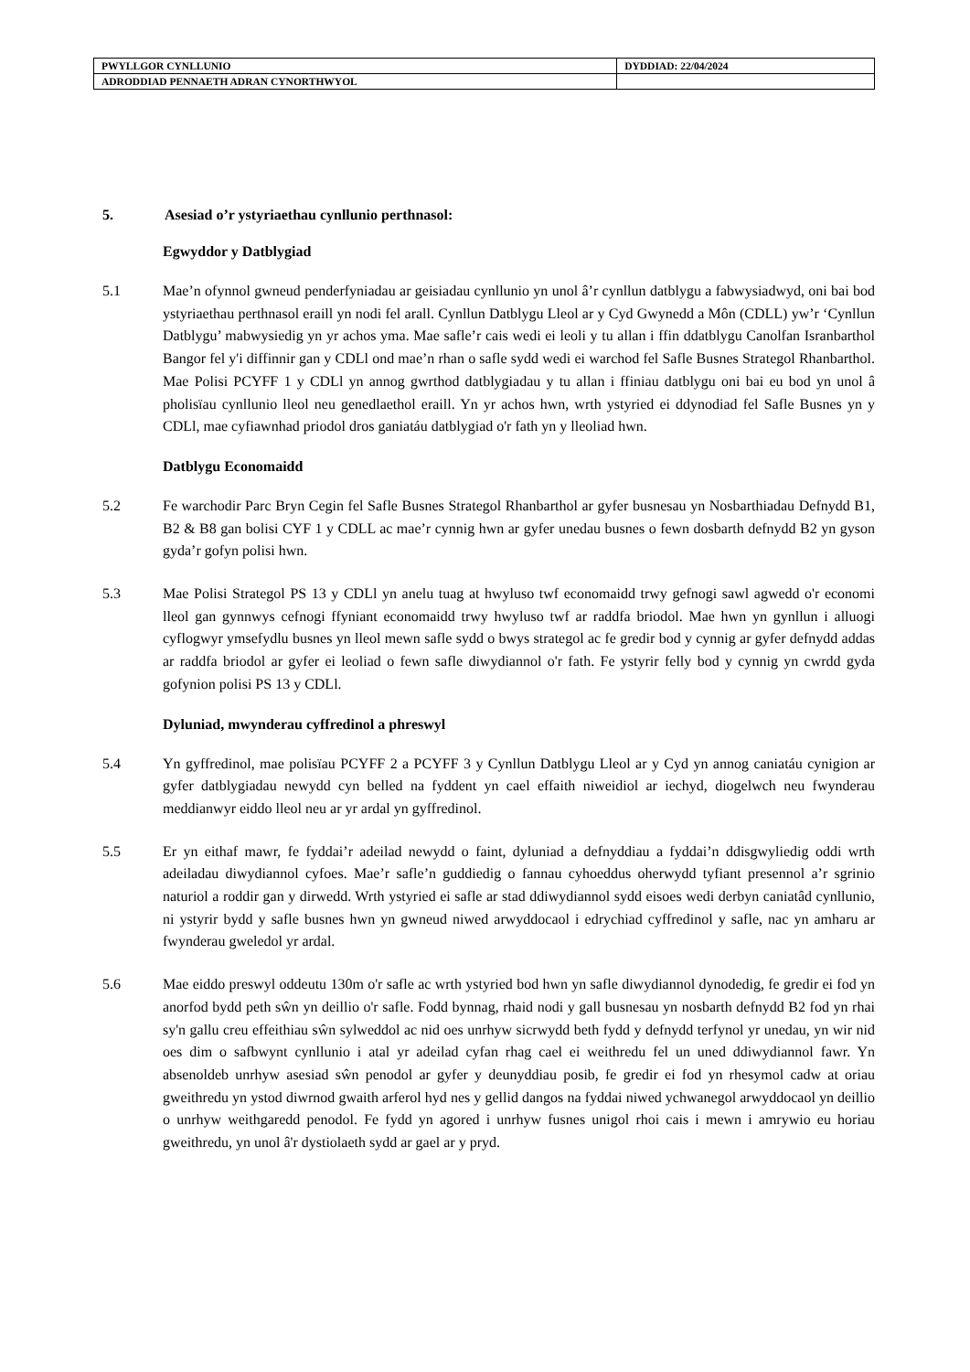| PWYLLGOR CYNLLUNIO | DYDDIAD: 22/04/2024 |
| ADRODDIAD PENNAETH ADRAN CYNORTHWYOL | |
5. Asesiad o’r ystyriaethau cynllunio perthnasol:
Egwyddor y Datblygiad
5.1 Mae’n ofynnol gwneud penderfyniadau ar geisiadau cynllunio yn unol â’r cynllun datblygu a fabwysiadwyd, oni bai bod ystyriaethau perthnasol eraill yn nodi fel arall. Cynllun Datblygu Lleol ar y Cyd Gwynedd a Môn (CDLL) yw’r ‘Cynllun Datblygu’ mabwysiedig yn yr achos yma. Mae safle’r cais wedi ei leoli y tu allan i ffin ddatblygu Canolfan Isranbarthol Bangor fel y'i diffinnir gan y CDLl ond mae’n rhan o safle sydd wedi ei warchod fel Safle Busnes Strategol Rhanbarthol. Mae Polisi PCYFF 1 y CDLl yn annog gwrthod datblygiadau y tu allan i ffiniau datblygu oni bai eu bod yn unol â pholisïau cynllunio lleol neu genedlaethol eraill. Yn yr achos hwn, wrth ystyried ei ddynodiad fel Safle Busnes yn y CDLl, mae cyfiawnhad priodol dros ganiatáu datblygiad o'r fath yn y lleoliad hwn.
Datblygu Economaidd
5.2 Fe warchodir Parc Bryn Cegin fel Safle Busnes Strategol Rhanbarthol ar gyfer busnesau yn Nosbarthiadau Defnydd B1, B2 & B8 gan bolisi CYF 1 y CDLL ac mae’r cynnig hwn ar gyfer unedau busnes o fewn dosbarth defnydd B2 yn gyson gyda’r gofyn polisi hwn.
5.3 Mae Polisi Strategol PS 13 y CDLl yn anelu tuag at hwyluso twf economaidd trwy gefnogi sawl agwedd o'r economi lleol gan gynnwys cefnogi ffyniant economaidd trwy hwyluso twf ar raddfa briodol. Mae hwn yn gynllun i alluogi cyflogwyr ymsefydlu busnes yn lleol mewn safle sydd o bwys strategol ac fe gredir bod y cynnig ar gyfer defnydd addas ar raddfa briodol ar gyfer ei leoliad o fewn safle diwydiannol o'r fath. Fe ystyrir felly bod y cynnig yn cwrdd gyda gofynion polisi PS 13 y CDLl.
Dyluniad, mwynderau cyffredinol a phreswyl
5.4 Yn gyffredinol, mae polisïau PCYFF 2 a PCYFF 3 y Cynllun Datblygu Lleol ar y Cyd yn annog caniatáu cynigion ar gyfer datblygiadau newydd cyn belled na fyddent yn cael effaith niweidiol ar iechyd, diogelwch neu fwynderau meddianwyr eiddo lleol neu ar yr ardal yn gyffredinol.
5.5 Er yn eithaf mawr, fe fyddai’r adeilad newydd o faint, dyluniad a defnyddiau a fyddai’n ddisgwyliedig oddi wrth adeiladau diwydiannol cyfoes. Mae’r safle’n guddiedig o fannau cyhoeddus oherwydd tyfiant presennol a’r sgrinio naturiol a roddir gan y dirwedd. Wrth ystyried ei safle ar stad ddiwydiannol sydd eisoes wedi derbyn caniatâd cynllunio, ni ystyrir bydd y safle busnes hwn yn gwneud niwed arwyddocaol i edrychiad cyffredinol y safle, nac yn amharu ar fwynderau gweledol yr ardal.
5.6 Mae eiddo preswyl oddeutu 130m o'r safle ac wrth ystyried bod hwn yn safle diwydiannol dynodedig, fe gredir ei fod yn anorfod bydd peth sŵn yn deillio o'r safle. Fodd bynnag, rhaid nodi y gall busnesau yn nosbarth defnydd B2 fod yn rhai sy'n gallu creu effeithiau sŵn sylweddol ac nid oes unrhyw sicrwydd beth fydd y defnydd terfynol yr unedau, yn wir nid oes dim o safbwynt cynllunio i atal yr adeilad cyfan rhag cael ei weithredu fel un uned ddiwydiannol fawr. Yn absenoldeb unrhyw asesiad sŵn penodol ar gyfer y deunyddiau posib, fe gredir ei fod yn rhesymol cadw at oriau gweithredu yn ystod diwrnod gwaith arferol hyd nes y gellid dangos na fyddai niwed ychwanegol arwyddocaol yn deillio o unrhyw weithgaredd penodol. Fe fydd yn agored i unrhyw fusnes unigol rhoi cais i mewn i amrywio eu horiau gweithredu, yn unol â'r dystiolaeth sydd ar gael ar y pryd.